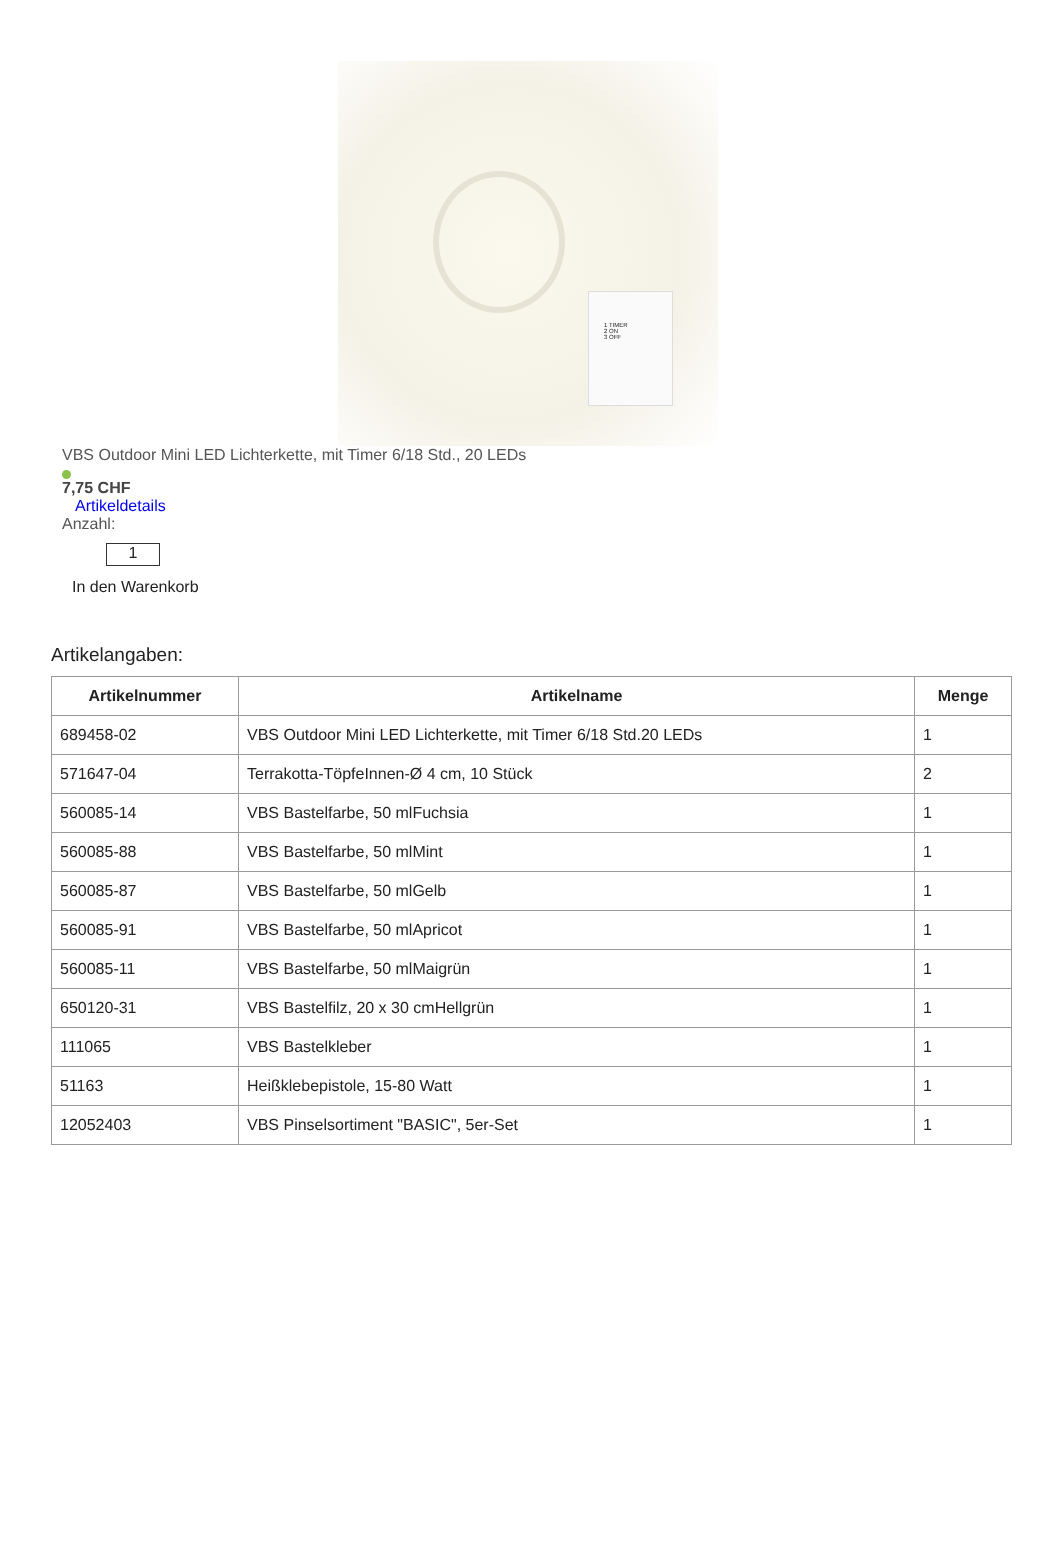1 TIMER
2 ON
3 OFF
VBS Outdoor Mini LED Lichterkette, mit Timer 6/18 Std., 20 LEDs
7,75 CHF
Artikeldetails
Anzahl:
1
In den Warenkorb
Artikelangaben:
| Artikelnummer | Artikelname | Menge |
| --- | --- | --- |
| 689458-02 | VBS Outdoor Mini LED Lichterkette, mit Timer 6/18 Std.20 LEDs | 1 |
| 571647-04 | Terrakotta-TöpfeInnen-Ø 4 cm, 10 Stück | 2 |
| 560085-14 | VBS Bastelfarbe, 50 mlFuchsia | 1 |
| 560085-88 | VBS Bastelfarbe, 50 mlMint | 1 |
| 560085-87 | VBS Bastelfarbe, 50 mlGelb | 1 |
| 560085-91 | VBS Bastelfarbe, 50 mlApricot | 1 |
| 560085-11 | VBS Bastelfarbe, 50 mlMaigrün | 1 |
| 650120-31 | VBS Bastelfilz, 20 x 30 cmHellgrün | 1 |
| 111065 | VBS Bastelkleber | 1 |
| 51163 | Heißklebepistole, 15-80 Watt | 1 |
| 12052403 | VBS Pinselsortiment "BASIC", 5er-Set | 1 |